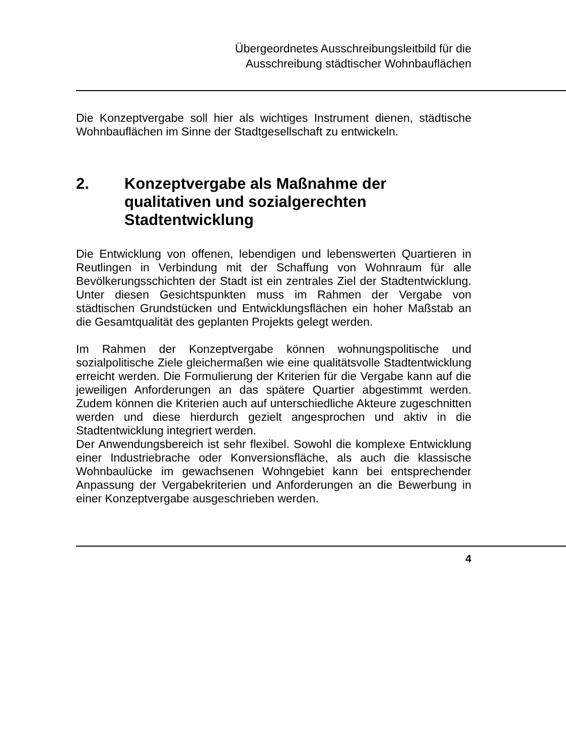Übergeordnetes Ausschreibungsleitbild für die
Ausschreibung städtischer Wohnbauflächen
Die Konzeptvergabe soll hier als wichtiges Instrument dienen, städtische Wohnbauflächen im Sinne der Stadtgesellschaft zu entwickeln.
2. Konzeptvergabe als Maßnahme der qualitativen und sozialgerechten Stadtentwicklung
Die Entwicklung von offenen, lebendigen und lebenswerten Quartieren in Reutlingen in Verbindung mit der Schaffung von Wohnraum für alle Bevölkerungsschichten der Stadt ist ein zentrales Ziel der Stadtentwicklung. Unter diesen Gesichtspunkten muss im Rahmen der Vergabe von städtischen Grundstücken und Entwicklungsflächen ein hoher Maßstab an die Gesamtqualität des geplanten Projekts gelegt werden.
Im Rahmen der Konzeptvergabe können wohnungspolitische und sozialpolitische Ziele gleichermaßen wie eine qualitätsvolle Stadtentwicklung erreicht werden. Die Formulierung der Kriterien für die Vergabe kann auf die jeweiligen Anforderungen an das spätere Quartier abgestimmt werden. Zudem können die Kriterien auch auf unterschiedliche Akteure zugeschnitten werden und diese hierdurch gezielt angesprochen und aktiv in die Stadtentwicklung integriert werden.
Der Anwendungsbereich ist sehr flexibel. Sowohl die komplexe Entwicklung einer Industriebrache oder Konversionsfläche, als auch die klassische Wohnbaulücke im gewachsenen Wohngebiet kann bei entsprechender Anpassung der Vergabekriterien und Anforderungen an die Bewerbung in einer Konzeptvergabe ausgeschrieben werden.
4